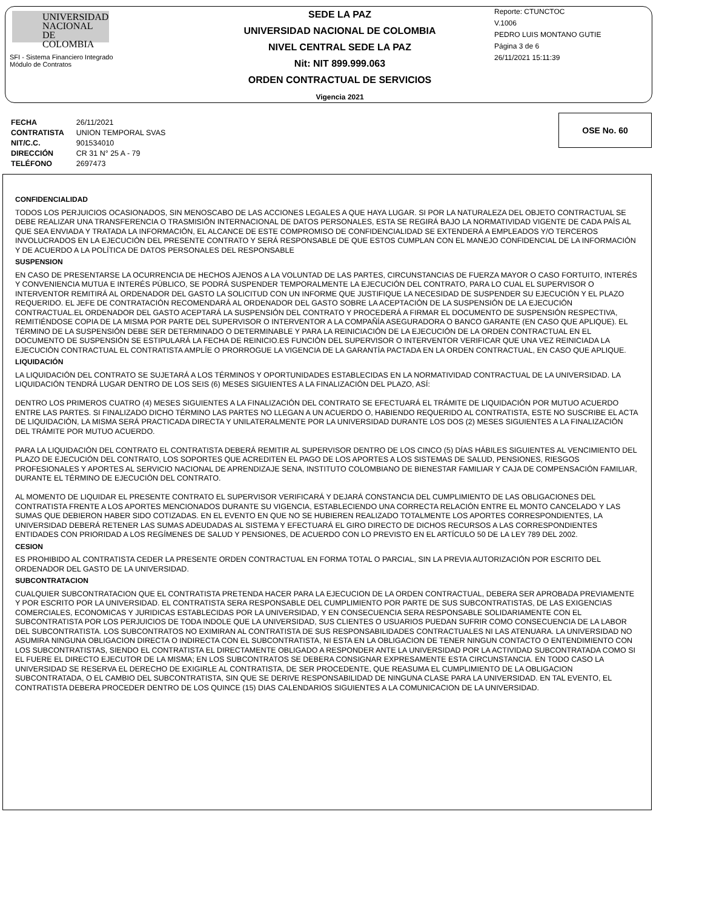UNIVERSIDAD
NACIONAL
DE COLOMBIA
SFI - Sistema Financiero Integrado
Módulo de Contratos
SEDE LA PAZ
UNIVERSIDAD NACIONAL DE COLOMBIA
NIVEL CENTRAL SEDE LA PAZ
Nit: NIT 899.999.063
ORDEN CONTRACTUAL DE SERVICIOS
Vigencia 2021
Reporte: CTUNCTOC
V.1006
PEDRO LUIS MONTANO GUTIE
Página 3 de 6
26/11/2021 15:11:39
| FECHA | 26/11/2021 |
| CONTRATISTA | UNION TEMPORAL SVAS |
| NIT/C.C. | 901534010 |
| DIRECCIÓN | CR 31 N° 25 A - 79 |
| TELÉFONO | 2697473 |
OSE No. 60
CONFIDENCIALIDAD
TODOS LOS PERJUICIOS OCASIONADOS, SIN MENOSCABO DE LAS ACCIONES LEGALES A QUE HAYA LUGAR. SI POR LA NATURALEZA DEL OBJETO CONTRACTUAL SE DEBE REALIZAR UNA TRANSFERENCIA O TRASMISIÓN INTERNACIONAL DE DATOS PERSONALES, ESTA SE REGIRÁ BAJO LA NORMATIVIDAD VIGENTE DE CADA PAÍS AL QUE SEA ENVIADA Y TRATADA LA INFORMACIÓN, EL ALCANCE DE ESTE COMPROMISO DE CONFIDENCIALIDAD SE EXTENDERÁ A EMPLEADOS Y/O TERCEROS INVOLUCRADOS EN LA EJECUCIÓN DEL PRESENTE CONTRATO Y SERÁ RESPONSABLE DE QUE ESTOS CUMPLAN CON EL MANEJO CONFIDENCIAL DE LA INFORMACIÓN Y DE ACUERDO A LA POLÍTICA DE DATOS PERSONALES DEL RESPONSABLE
SUSPENSION
EN CASO DE PRESENTARSE LA OCURRENCIA DE HECHOS AJENOS A LA VOLUNTAD DE LAS PARTES, CIRCUNSTANCIAS DE FUERZA MAYOR O CASO FORTUITO, INTERÉS Y CONVENIENCIA MUTUA E INTERÉS PÚBLICO, SE PODRÁ SUSPENDER TEMPORALMENTE LA EJECUCIÓN DEL CONTRATO, PARA LO CUAL EL SUPERVISOR O INTERVENTOR REMITIRÁ AL ORDENADOR DEL GASTO LA SOLICITUD CON UN INFORME QUE JUSTIFIQUE LA NECESIDAD DE SUSPENDER SU EJECUCIÓN Y EL PLAZO REQUERIDO. EL JEFE DE CONTRATACIÓN RECOMENDARÁ AL ORDENADOR DEL GASTO SOBRE LA ACEPTACIÓN DE LA SUSPENSIÓN DE LA EJECUCIÓN CONTRACTUAL.EL ORDENADOR DEL GASTO ACEPTARÁ LA SUSPENSIÓN DEL CONTRATO Y PROCEDERÁ A FIRMAR EL DOCUMENTO DE SUSPENSIÓN RESPECTIVA, REMITIÉNDOSE COPIA DE LA MISMA POR PARTE DEL SUPERVISOR O INTERVENTOR A LA COMPAÑÍA ASEGURADORA O BANCO GARANTE (EN CASO QUE APLIQUE). EL TÉRMINO DE LA SUSPENSIÓN DEBE SER DETERMINADO O DETERMINABLE Y PARA LA REINICIACIÓN DE LA EJECUCIÓN DE LA ORDEN CONTRACTUAL EN EL DOCUMENTO DE SUSPENSIÓN SE ESTIPULARÁ LA FECHA DE REINICIO.ES FUNCIÓN DEL SUPERVISOR O INTERVENTOR VERIFICAR QUE UNA VEZ REINICIADA LA EJECUCIÓN CONTRACTUAL EL CONTRATISTA AMPLÍE O PRORROGUE LA VIGENCIA DE LA GARANTÍA PACTADA EN LA ORDEN CONTRACTUAL, EN CASO QUE APLIQUE.
LIQUIDACIÓN
LA LIQUIDACIÓN DEL CONTRATO SE SUJETARÁ A LOS TÉRMINOS Y OPORTUNIDADES ESTABLECIDAS EN LA NORMATIVIDAD CONTRACTUAL DE LA UNIVERSIDAD. LA LIQUIDACIÓN TENDRÁ LUGAR DENTRO DE LOS SEIS (6) MESES SIGUIENTES A LA FINALIZACIÓN DEL PLAZO, ASÍ:
DENTRO LOS PRIMEROS CUATRO (4) MESES SIGUIENTES A LA FINALIZACIÓN DEL CONTRATO SE EFECTUARÁ EL TRÁMITE DE LIQUIDACIÓN POR MUTUO ACUERDO ENTRE LAS PARTES. SI FINALIZADO DICHO TÉRMINO LAS PARTES NO LLEGAN A UN ACUERDO O, HABIENDO REQUERIDO AL CONTRATISTA, ESTE NO SUSCRIBE EL ACTA DE LIQUIDACIÓN, LA MISMA SERÁ PRACTICADA DIRECTA Y UNILATERALMENTE POR LA UNIVERSIDAD DURANTE LOS DOS (2) MESES SIGUIENTES A LA FINALIZACIÓN DEL TRÁMITE POR MUTUO ACUERDO.
PARA LA LIQUIDACIÓN DEL CONTRATO EL CONTRATISTA DEBERÁ REMITIR AL SUPERVISOR DENTRO DE LOS CINCO (5) DÍAS HÁBILES SIGUIENTES AL VENCIMIENTO DEL PLAZO DE EJECUCIÓN DEL CONTRATO, LOS SOPORTES QUE ACREDITEN EL PAGO DE LOS APORTES A LOS SISTEMAS DE SALUD, PENSIONES, RIESGOS PROFESIONALES Y APORTES AL SERVICIO NACIONAL DE APRENDIZAJE SENA, INSTITUTO COLOMBIANO DE BIENESTAR FAMILIAR Y CAJA DE COMPENSACIÓN FAMILIAR, DURANTE EL TÉRMINO DE EJECUCIÓN DEL CONTRATO.
AL MOMENTO DE LIQUIDAR EL PRESENTE CONTRATO EL SUPERVISOR VERIFICARÁ Y DEJARÁ CONSTANCIA DEL CUMPLIMIENTO DE LAS OBLIGACIONES DEL CONTRATISTA FRENTE A LOS APORTES MENCIONADOS DURANTE SU VIGENCIA, ESTABLECIENDO UNA CORRECTA RELACIÓN ENTRE EL MONTO CANCELADO Y LAS SUMAS QUE DEBIERON HABER SIDO COTIZADAS. EN EL EVENTO EN QUE NO SE HUBIEREN REALIZADO TOTALMENTE LOS APORTES CORRESPONDIENTES, LA UNIVERSIDAD DEBERÁ RETENER LAS SUMAS ADEUDADAS AL SISTEMA Y EFECTUARÁ EL GIRO DIRECTO DE DICHOS RECURSOS A LAS CORRESPONDIENTES ENTIDADES CON PRIORIDAD A LOS REGÍMENES DE SALUD Y PENSIONES, DE ACUERDO CON LO PREVISTO EN EL ARTÍCULO 50 DE LA LEY 789 DEL 2002.
CESION
ES PROHIBIDO AL CONTRATISTA CEDER LA PRESENTE ORDEN CONTRACTUAL EN FORMA TOTAL O PARCIAL, SIN LA PREVIA AUTORIZACIÓN POR ESCRITO DEL ORDENADOR DEL GASTO DE LA UNIVERSIDAD.
SUBCONTRATACION
CUALQUIER SUBCONTRATACION QUE EL CONTRATISTA PRETENDA HACER PARA LA EJECUCION DE LA ORDEN CONTRACTUAL, DEBERA SER APROBADA PREVIAMENTE Y POR ESCRITO POR LA UNIVERSIDAD. EL CONTRATISTA SERA RESPONSABLE DEL CUMPLIMIENTO POR PARTE DE SUS SUBCONTRATISTAS, DE LAS EXIGENCIAS COMERCIALES, ECONOMICAS Y JURIDICAS ESTABLECIDAS POR LA UNIVERSIDAD, Y EN CONSECUENCIA SERA RESPONSABLE SOLIDARIAMENTE CON EL SUBCONTRATISTA POR LOS PERJUICIOS DE TODA INDOLE QUE LA UNIVERSIDAD, SUS CLIENTES O USUARIOS PUEDAN SUFRIR COMO CONSECUENCIA DE LA LABOR DEL SUBCONTRATISTA. LOS SUBCONTRATOS NO EXIMIRAN AL CONTRATISTA DE SUS RESPONSABILIDADES CONTRACTUALES NI LAS ATENUARA. LA UNIVERSIDAD NO ASUMIRA NINGUNA OBLIGACION DIRECTA O INDIRECTA CON EL SUBCONTRATISTA, NI ESTA EN LA OBLIGACION DE TENER NINGUN CONTACTO O ENTENDIMIENTO CON LOS SUBCONTRATISTAS, SIENDO EL CONTRATISTA EL DIRECTAMENTE OBLIGADO A RESPONDER ANTE LA UNIVERSIDAD POR LA ACTIVIDAD SUBCONTRATADA COMO SI EL FUERE EL DIRECTO EJECUTOR DE LA MISMA; EN LOS SUBCONTRATOS SE DEBERA CONSIGNAR EXPRESAMENTE ESTA CIRCUNSTANCIA. EN TODO CASO LA UNIVERSIDAD SE RESERVA EL DERECHO DE EXIGIRLE AL CONTRATISTA, DE SER PROCEDENTE, QUE REASUMA EL CUMPLIMIENTO DE LA OBLIGACION SUBCONTRATADA, O EL CAMBIO DEL SUBCONTRATISTA, SIN QUE SE DERIVE RESPONSABILIDAD DE NINGUNA CLASE PARA LA UNIVERSIDAD. EN TAL EVENTO, EL CONTRATISTA DEBERA PROCEDER DENTRO DE LOS QUINCE (15) DIAS CALENDARIOS SIGUIENTES A LA COMUNICACION DE LA UNIVERSIDAD.